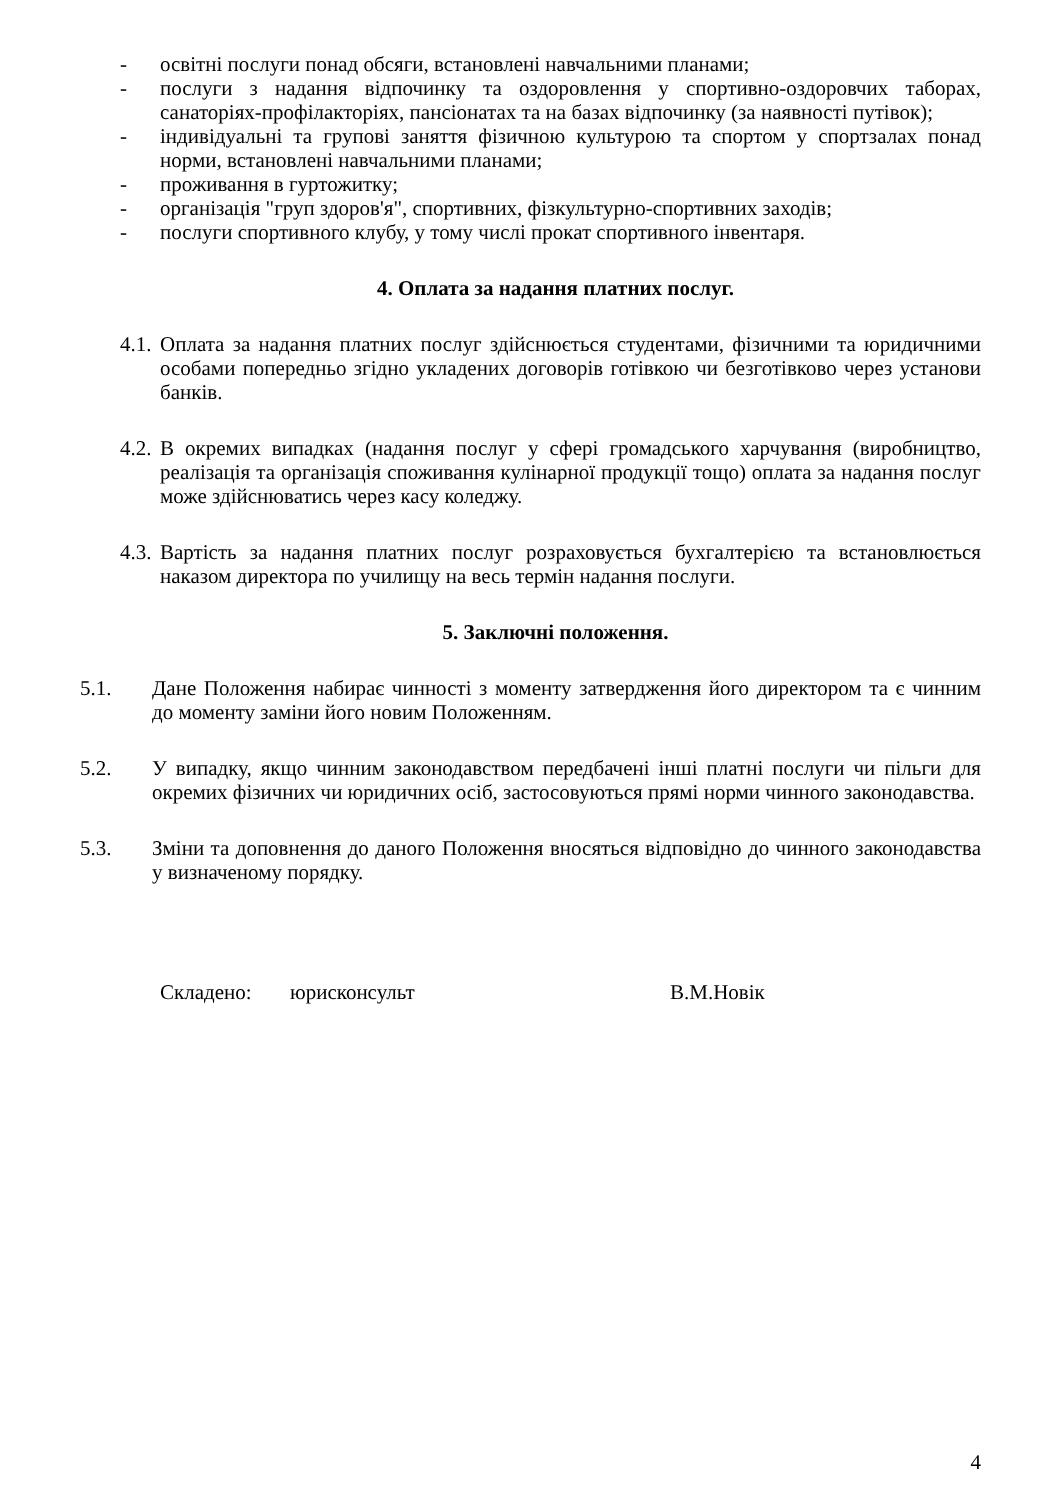- освітні послуги понад обсяги, встановлені навчальними планами;
- послуги з надання відпочинку та оздоровлення у спортивно-оздоровчих таборах, санаторіях-профілакторіях, пансіонатах та на базах відпочинку (за наявності путівок);
- індивідуальні та групові заняття фізичною культурою та спортом у спортзалах понад норми, встановлені навчальними планами;
- проживання в гуртожитку;
- організація "груп здоров'я", спортивних, фізкультурно-спортивних заходів;
- послуги спортивного клубу, у тому числі прокат спортивного інвентаря.
4. Оплата за надання платних послуг.
4.1. Оплата за надання платних послуг здійснюється студентами, фізичними та юридичними особами попередньо згідно укладених договорів готівкою чи безготівково через установи банків.
4.2. В окремих випадках (надання послуг у сфері громадського харчування (виробництво, реалізація та організація споживання кулінарної продукції тощо) оплата за надання послуг може здійснюватись через касу коледжу.
4.3. Вартість за надання платних послуг розраховується бухгалтерією та встановлюється наказом директора по училищу на весь термін надання послуги.
5. Заключні положення.
5.1. Дане Положення набирає чинності з моменту затвердження його директором та є чинним до моменту заміни його новим Положенням.
5.2. У випадку, якщо чинним законодавством передбачені інші платні послуги чи пільги для окремих фізичних чи юридичних осіб, застосовуються прямі норми чинного законодавства.
5.3. Зміни та доповнення до даного Положення вносяться відповідно до чинного законодавства у визначеному порядку.
Складено: юрисконсульт В.М.Новік
4